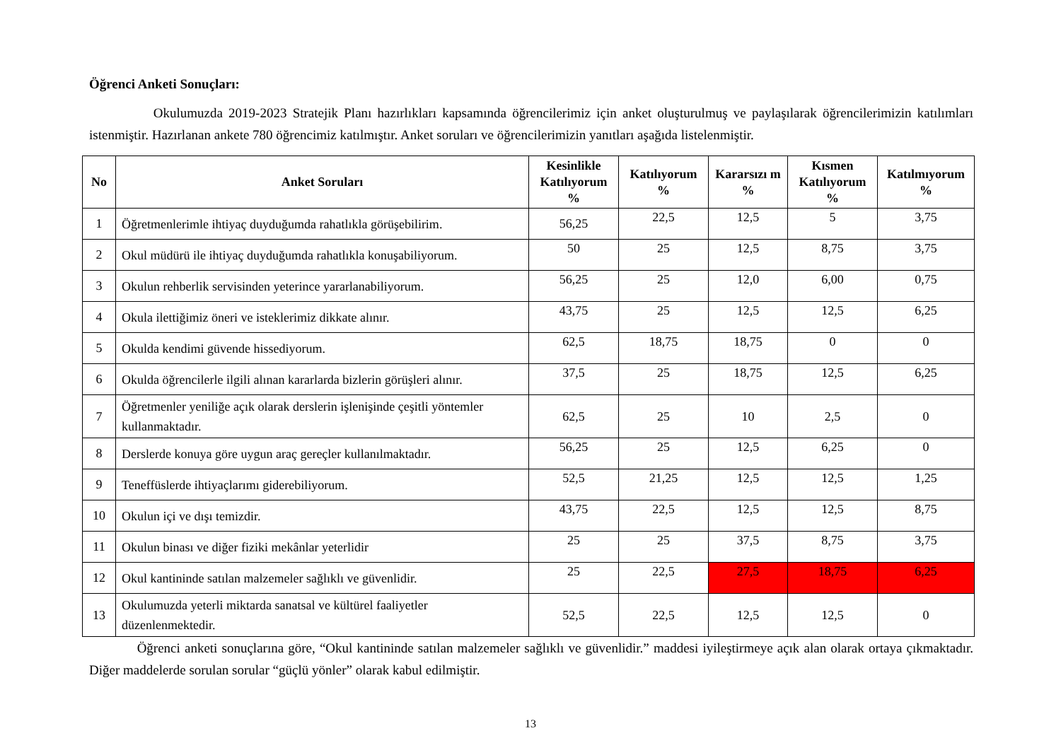Öğrenci Anketi Sonuçları:
Okulumuzda 2019-2023 Stratejik Planı hazırlıkları kapsamında öğrencilerimiz için anket oluşturulmuş ve paylaşılarak öğrencilerimizin katılımları istenmiştir. Hazırlanan ankete 780 öğrencimiz katılmıştır. Anket soruları ve öğrencilerimizin yanıtları aşağıda listelenmiştir.
| No | Anket Soruları | Kesinlikle Katılıyorum % | Katılıyorum % | Kararsızı m % | Kısmen Katılıyorum % | Katılmıyorum % |
| --- | --- | --- | --- | --- | --- | --- |
| 1 | Öğretmenlerimle ihtiyaç duyduğumda rahatlıkla görüşebilirim. | 56,25 | 22,5 | 12,5 | 5 | 3,75 |
| 2 | Okul müdürü ile ihtiyaç duyduğumda rahatlıkla konuşabiliyorum. | 50 | 25 | 12,5 | 8,75 | 3,75 |
| 3 | Okulun rehberlik servisinden yeterince yararlanabiliyorum. | 56,25 | 25 | 12,0 | 6,00 | 0,75 |
| 4 | Okula ilettiğimiz öneri ve isteklerimiz dikkate alınır. | 43,75 | 25 | 12,5 | 12,5 | 6,25 |
| 5 | Okulda kendimi güvende hissediyorum. | 62,5 | 18,75 | 18,75 | 0 | 0 |
| 6 | Okulda öğrencilerle ilgili alınan kararlarda bizlerin görüşleri alınır. | 37,5 | 25 | 18,75 | 12,5 | 6,25 |
| 7 | Öğretmenler yeniliğe açık olarak derslerin işlenişinde çeşitli yöntemler kullanmaktadır. | 62,5 | 25 | 10 | 2,5 | 0 |
| 8 | Derslerde konuya göre uygun araç gereçler kullanılmaktadır. | 56,25 | 25 | 12,5 | 6,25 | 0 |
| 9 | Teneffüslerde ihtiyaçlarımı giderebiliyorum. | 52,5 | 21,25 | 12,5 | 12,5 | 1,25 |
| 10 | Okulun içi ve dışı temizdir. | 43,75 | 22,5 | 12,5 | 12,5 | 8,75 |
| 11 | Okulun binası ve diğer fiziki mekânlar yeterlidir | 25 | 25 | 37,5 | 8,75 | 3,75 |
| 12 | Okul kantininde satılan malzemeler sağlıklı ve güvenlidir. | 25 | 22,5 | 27,5 | 18,75 | 6,25 |
| 13 | Okulumuzda yeterli miktarda sanatsal ve kültürel faaliyetler düzenlenmektedir. | 52,5 | 22,5 | 12,5 | 12,5 | 0 |
Öğrenci anketi sonuçlarına göre, “Okul kantininde satılan malzemeler sağlıklı ve güvenlidir.” maddesi iyileştirmeye açık alan olarak ortaya çıkmaktadır. Diğer maddelerde sorulan sorular “güçlü yönler” olarak kabul edilmiştir.
13